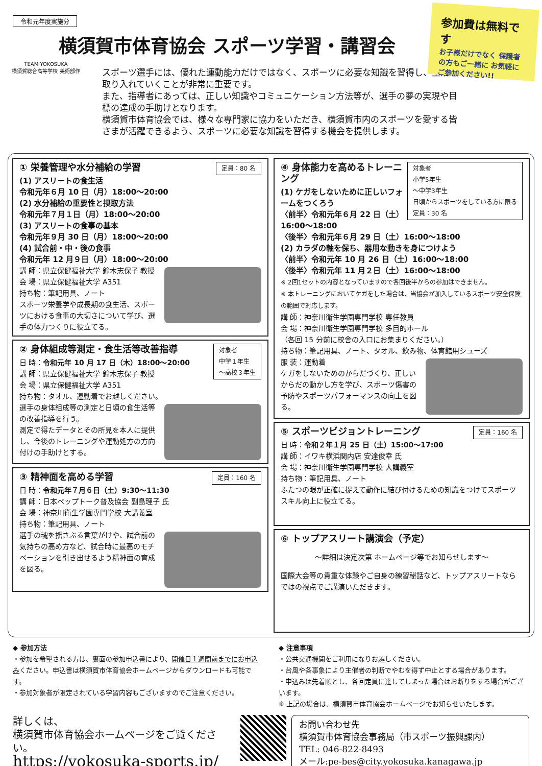令和元年度実施分
横須賀市体育協会 スポーツ学習・講習会
参加費は無料です
お子様だけでなく 保護者の方もご一緒に お気軽にご参加ください!!
TEAM YOKOSUKA
横須賀総合高等学校 美術部作
スポーツ選手には、優れた運動能力だけではなく、スポーツに必要な知識を習得し、生活に取り入れていくことが非常に重要です。
また、指導者にあっては、正しい知識やコミュニケーション方法等が、選手の夢の実現や目標の達成の手助けとなります。
横須賀市体育協会では、様々な専門家に協力をいただき、横須賀市内のスポーツを愛する皆さまが活躍できるよう、スポーツに必要な知識を習得する機会を提供します。
定員：80 名
① 栄養管理や水分補給の学習
(1) アスリートの食生活
令和元年６月 10 日（月）18:00～20:00
(2) 水分補給の重要性と摂取方法
令和元年７月１日（月）18:00～20:00
(3) アスリートの食事の基本
令和元年９月 30 日（月）18:00～20:00
(4) 試合前・中・後の食事
令和元年 12 月９日（月）18:00～20:00
講 師：県立保健福祉大学 鈴木志保子 教授
会 場：県立保健福祉大学 A351
持ち物：筆記用具、ノート
スポーツ栄養学や成長期の食生活、スポーツにおける食事の大切さについて学び、選手の体力つくりに役立てる。
対象者
中学１年生
～高校３年生
② 身体組成等測定・食生活等改善指導
日 時：令和元年 10 月 17 日（木）18:00～20:00
講 師：県立保健福祉大学 鈴木志保子 教授
会 場：県立保健福祉大学 A351
持ち物：タオル、運動着でお越しください。
選手の身体組成等の測定と日頃の食生活等の改善指導を行う。
測定で得たデータとその所見を本人に提供し、今後のトレーニングや運動処方の方向付けの手助けとする。
定員：160 名
③ 精神面を高める学習
日 時：令和元年７月６日（土）9:30～11:30
講 師：日本ペップトーク普及協会 副島理子 氏
会 場：神奈川衛生学園専門学校 大講義室
持ち物：筆記用具、ノート
選手の魂を揺さぶる言葉がけや、試合前の気持ちの高め方など、試合時に最高のモチベーションを引き出せるよう精神面の育成を図る。
対象者
小学5年生
～中学3年生
日頃からスポーツをしている方に限る
定員：30 名
④ 身体能力を高めるトレーニング
(1) ケガをしないために正しいフォームをつくろう
〈前半〉令和元年６月 22 日（土）16:00～18:00
〈後半〉令和元年６月 29 日（土）16:00～18:00
(2) カラダの軸を保ち、器用な動きを身につけよう
〈前半〉令和元年 10 月 26 日（土）16:00～18:00
〈後半〉令和元年 11 月２日（土）16:00～18:00
※ 2回1セットの内容となっていますので各回後半からの参加はできません。
※ 本トレーニングにおいてケガをした場合は、当協会が加入しているスポーツ安全保険の範囲で対応します。
講 師：神奈川衛生学園専門学校 専任教員
会 場：神奈川衛生学園専門学校 多目的ホール
（各回 15 分前に校舎の入口にお集まりください。）
持ち物：筆記用具、ノート、タオル、飲み物、体育館用シューズ
服 装：運動着
ケガをしないためのからだづくり、正しいからだの動かし方を学び、スポーツ傷害の予防やスポーツパフォーマンスの向上を図る。
定員：160 名
⑤ スポーツビジョントレーニング
日 時：令和２年１月 25 日（土）15:00～17:00
講 師：イワキ横浜関内店 安達俊幸 氏
会 場：神奈川衛生学園専門学校 大講義室
持ち物：筆記用具、ノート
ふたつの眼が正確に捉えて動作に結び付けるための知識をつけてスポーツスキル向上に役立てる。
⑥ トップアスリート講演会（予定）
～詳細は決定次第 ホームページ等でお知らせします～
国際大会等の貴重な体験やご自身の練習秘話など、トップアスリートならではの視点でご講演いただきます。
◆ 参加方法
・参加を希望される方は、裏面の参加申込書により、開催日１週間前までにお申込みください。申込書は横須賀市体育協会ホームページからダウンロードも可能です。
・参加対象者が限定されている学習内容もございますのでご注意ください。
◆ 注意事項
・公共交通機関をご利用になりお越しください。
・台風や各事象により主催者の判断でやむを得ず中止とする場合があります。
・申込みは先着順とし、各回定員に達してしまった場合はお断りをする場合がございます。
※ 上記の場合は、横須賀市体育協会ホームページでお知らせいたします。
詳しくは、
横須賀市体育協会ホームページをご覧ください。
https://yokosuka-sports.jp/
お問い合わせ先
横須賀市体育協会事務局（市スポーツ振興課内）
TEL: 046-822-8493
メール:pe-bes@city.yokosuka.kanagawa.jp